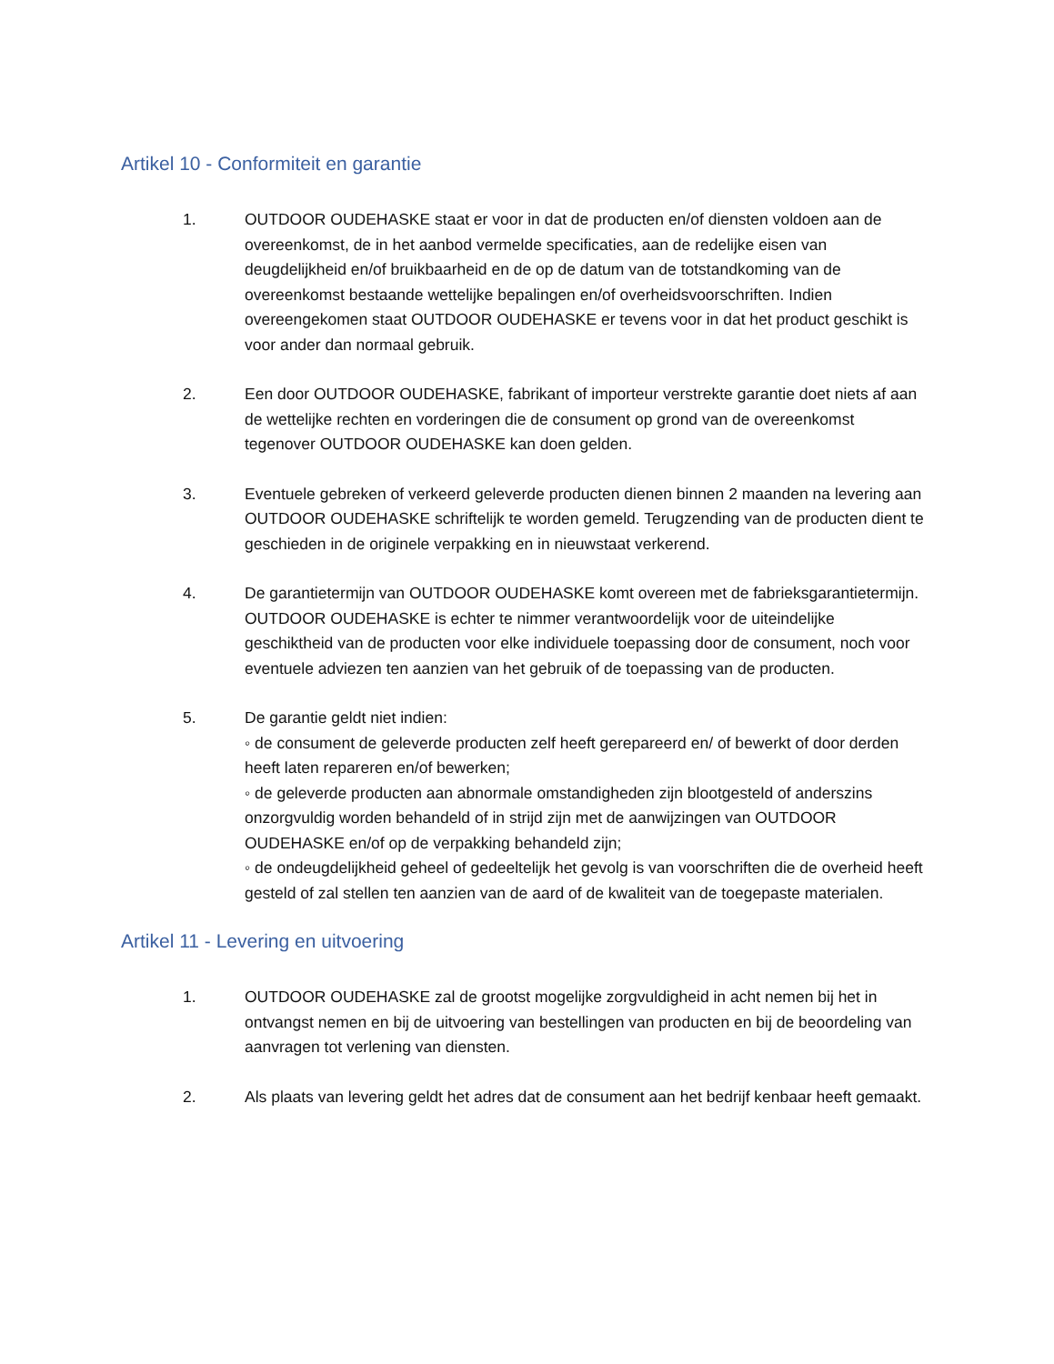Artikel 10 - Conformiteit en garantie
1. OUTDOOR OUDEHASKE staat er voor in dat de producten en/of diensten voldoen aan de overeenkomst, de in het aanbod vermelde specificaties, aan de redelijke eisen van deugdelijkheid en/of bruikbaarheid en de op de datum van de totstandkoming van de overeenkomst bestaande wettelijke bepalingen en/of overheidsvoorschriften. Indien overeengekomen staat OUTDOOR OUDEHASKE er tevens voor in dat het product geschikt is voor ander dan normaal gebruik.
2. Een door OUTDOOR OUDEHASKE, fabrikant of importeur verstrekte garantie doet niets af aan de wettelijke rechten en vorderingen die de consument op grond van de overeenkomst tegenover OUTDOOR OUDEHASKE kan doen gelden.
3. Eventuele gebreken of verkeerd geleverde producten dienen binnen 2 maanden na levering aan OUTDOOR OUDEHASKE schriftelijk te worden gemeld. Terugzending van de producten dient te geschieden in de originele verpakking en in nieuwstaat verkerend.
4. De garantietermijn van OUTDOOR OUDEHASKE komt overeen met de fabrieksgarantietermijn. OUTDOOR OUDEHASKE is echter te nimmer verantwoordelijk voor de uiteindelijke geschiktheid van de producten voor elke individuele toepassing door de consument, noch voor eventuele adviezen ten aanzien van het gebruik of de toepassing van de producten.
5. De garantie geldt niet indien:
◦ de consument de geleverde producten zelf heeft gerepareerd en/ of bewerkt of door derden heeft laten repareren en/of bewerken;
◦ de geleverde producten aan abnormale omstandigheden zijn blootgesteld of anderszins onzorgvuldig worden behandeld of in strijd zijn met de aanwijzingen van OUTDOOR OUDEHASKE en/of op de verpakking behandeld zijn;
◦ de ondeugdelijkheid geheel of gedeeltelijk het gevolg is van voorschriften die de overheid heeft gesteld of zal stellen ten aanzien van de aard of de kwaliteit van de toegepaste materialen.
Artikel 11 - Levering en uitvoering
1. OUTDOOR OUDEHASKE zal de grootst mogelijke zorgvuldigheid in acht nemen bij het in ontvangst nemen en bij de uitvoering van bestellingen van producten en bij de beoordeling van aanvragen tot verlening van diensten.
2. Als plaats van levering geldt het adres dat de consument aan het bedrijf kenbaar heeft gemaakt.